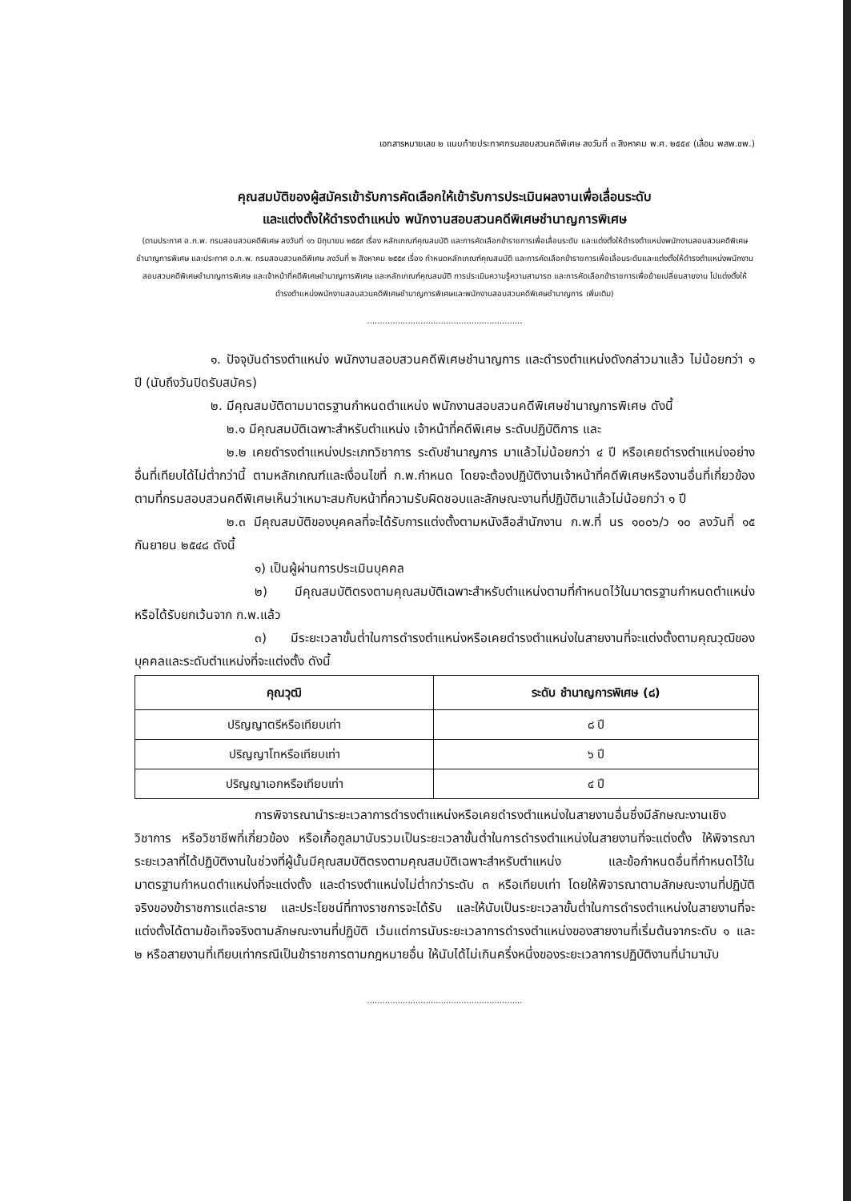เอกสารหมายเลข ๒ แนบท้ายประกาศกรมสอบสวนคดีพิเศษ ลงวันที่ ๓ สิงหาคม พ.ศ. ๒๕๕๙ (เลื่อน พสพ.ชพ.)
คุณสมบัติของผู้สมัครเข้ารับการคัดเลือกให้เข้ารับการประเมินผลงานเพื่อเลื่อนระดับ
และแต่งตั้งให้ดำรงตำแหน่ง พนักงานสอบสวนคดีพิเศษชำนาญการพิเศษ
(ตามประกาศ อ.ก.พ. กรมสอบสวนคดีพิเศษ ลงวันที่ ๑๖ มิถุนายน ๒๕๕๙ เรื่อง หลักเกณฑ์คุณสมบัติ และการคัดเลือกข้าราชการเพื่อเลื่อนระดับ และแต่งตั้งให้ดำรงตำแหน่งพนักงานสอบสวนคดีพิเศษชำนาญการพิเศษ และประกาศ อ.ก.พ. กรมสอบสวนคดีพิเศษ ลงวันที่ ๒ สิงหาคม ๒๕๕๙ เรื่อง กำหนดหลักเกณฑ์คุณสมบัติ และการคัดเลือกข้าราชการเพื่อเลื่อนระดับและแต่งตั้งให้ดำรงตำแหน่งพนักงานสอบสวนคดีพิเศษชำนาญการพิเศษ และเจ้าหน้าที่คดีพิเศษชำนาญการพิเศษ และหลักเกณฑ์คุณสมบัติ การประเมินความรู้ความสามารถ และการคัดเลือกข้าราชการเพื่อย้ายเปลี่ยนสายงาน ไปแต่งตั้งให้ดำรงตำแหน่งพนักงานสอบสวนคดีพิเศษชำนาญการพิเศษและพนักงานสอบสวนคดีพิเศษชำนาญการ เพิ่มเติม)
.............................................................
๑. ปัจจุบันดำรงตำแหน่ง พนักงานสอบสวนคดีพิเศษชำนาญการ และดำรงตำแหน่งดังกล่าวมาแล้ว ไม่น้อยกว่า ๑ ปี (นับถึงวันปิดรับสมัคร)
๒. มีคุณสมบัติตามมาตรฐานกำหนดตำแหน่ง พนักงานสอบสวนคดีพิเศษชำนาญการพิเศษ ดังนี้
๒.๑ มีคุณสมบัติเฉพาะสำหรับตำแหน่ง เจ้าหน้าที่คดีพิเศษ ระดับปฏิบัติการ และ
๒.๒ เคยดำรงตำแหน่งประเภทวิชาการ ระดับชำนาญการ มาแล้วไม่น้อยกว่า ๔ ปี หรือเคยดำรงตำแหน่งอย่างอื่นที่เทียบได้ไม่ต่ำกว่านี้ ตามหลักเกณฑ์และเงื่อนไขที่ ก.พ.กำหนด โดยจะต้องปฏิบัติงานเจ้าหน้าที่คดีพิเศษหรืองานอื่นที่เกี่ยวข้องตามที่กรมสอบสวนคดีพิเศษเห็นว่าเหมาะสมกับหน้าที่ความรับผิดชอบและลักษณะงานที่ปฏิบัติมาแล้วไม่น้อยกว่า ๑ ปี
๒.๓ มีคุณสมบัติของบุคคลที่จะได้รับการแต่งตั้งตามหนังสือสำนักงาน ก.พ.ที่ นร ๑๐๐๖/ว ๑๐ ลงวันที่ ๑๕ กันยายน ๒๕๔๘ ดังนี้
๑) เป็นผู้ผ่านการประเมินบุคคล
๒) มีคุณสมบัติตรงตามคุณสมบัติเฉพาะสำหรับตำแหน่งตามที่กำหนดไว้ในมาตรฐานกำหนดตำแหน่ง หรือได้รับยกเว้นจาก ก.พ.แล้ว
๓) มีระยะเวลาขั้นต่ำในการดำรงตำแหน่งหรือเคยดำรงตำแหน่งในสายงานที่จะแต่งตั้งตามคุณวุฒิของบุคคลและระดับตำแหน่งที่จะแต่งตั้ง ดังนี้
| คุณวุฒิ | ระดับ ชำนาญการพิเศษ (๘) |
| --- | --- |
| ปริญญาตรีหรือเทียบเท่า | ๘ ปี |
| ปริญญาโทหรือเทียบเท่า | ๖ ปี |
| ปริญญาเอกหรือเทียบเท่า | ๔ ปี |
การพิจารณานำระยะเวลาการดำรงตำแหน่งหรือเคยดำรงตำแหน่งในสายงานอื่นซึ่งมีลักษณะงานเชิงวิชาการ หรือวิชาชีพที่เกี่ยวข้อง หรือเกื้อกูลมานับรวมเป็นระยะเวลาขั้นต่ำในการดำรงตำแหน่งในสายงานที่จะแต่งตั้ง ให้พิจารณาระยะเวลาที่ได้ปฏิบัติงานในช่วงที่ผู้นั้นมีคุณสมบัติตรงตามคุณสมบัติเฉพาะสำหรับตำแหน่ง และข้อกำหนดอื่นที่กำหนดไว้ในมาตรฐานกำหนดตำแหน่งที่จะแต่งตั้ง และดำรงตำแหน่งไม่ต่ำกว่าระดับ ๓ หรือเทียบเท่า โดยให้พิจารณาตามลักษณะงานที่ปฏิบัติจริงของข้าราชการแต่ละราย และประโยชน์ที่ทางราชการจะได้รับ และให้นับเป็นระยะเวลาขั้นต่ำในการดำรงตำแหน่งในสายงานที่จะแต่งตั้งได้ตามข้อเท็จจริงตามลักษณะงานที่ปฏิบัติ เว้นแต่การนับระยะเวลาการดำรงตำแหน่งของสายงานที่เริ่มต้นจากระดับ ๑ และ ๒ หรือสายงานที่เทียบเท่ากรณีเป็นข้าราชการตามกฎหมายอื่น ให้นับได้ไม่เกินครึ่งหนึ่งของระยะเวลาการปฏิบัติงานที่นำมานับ
.............................................................